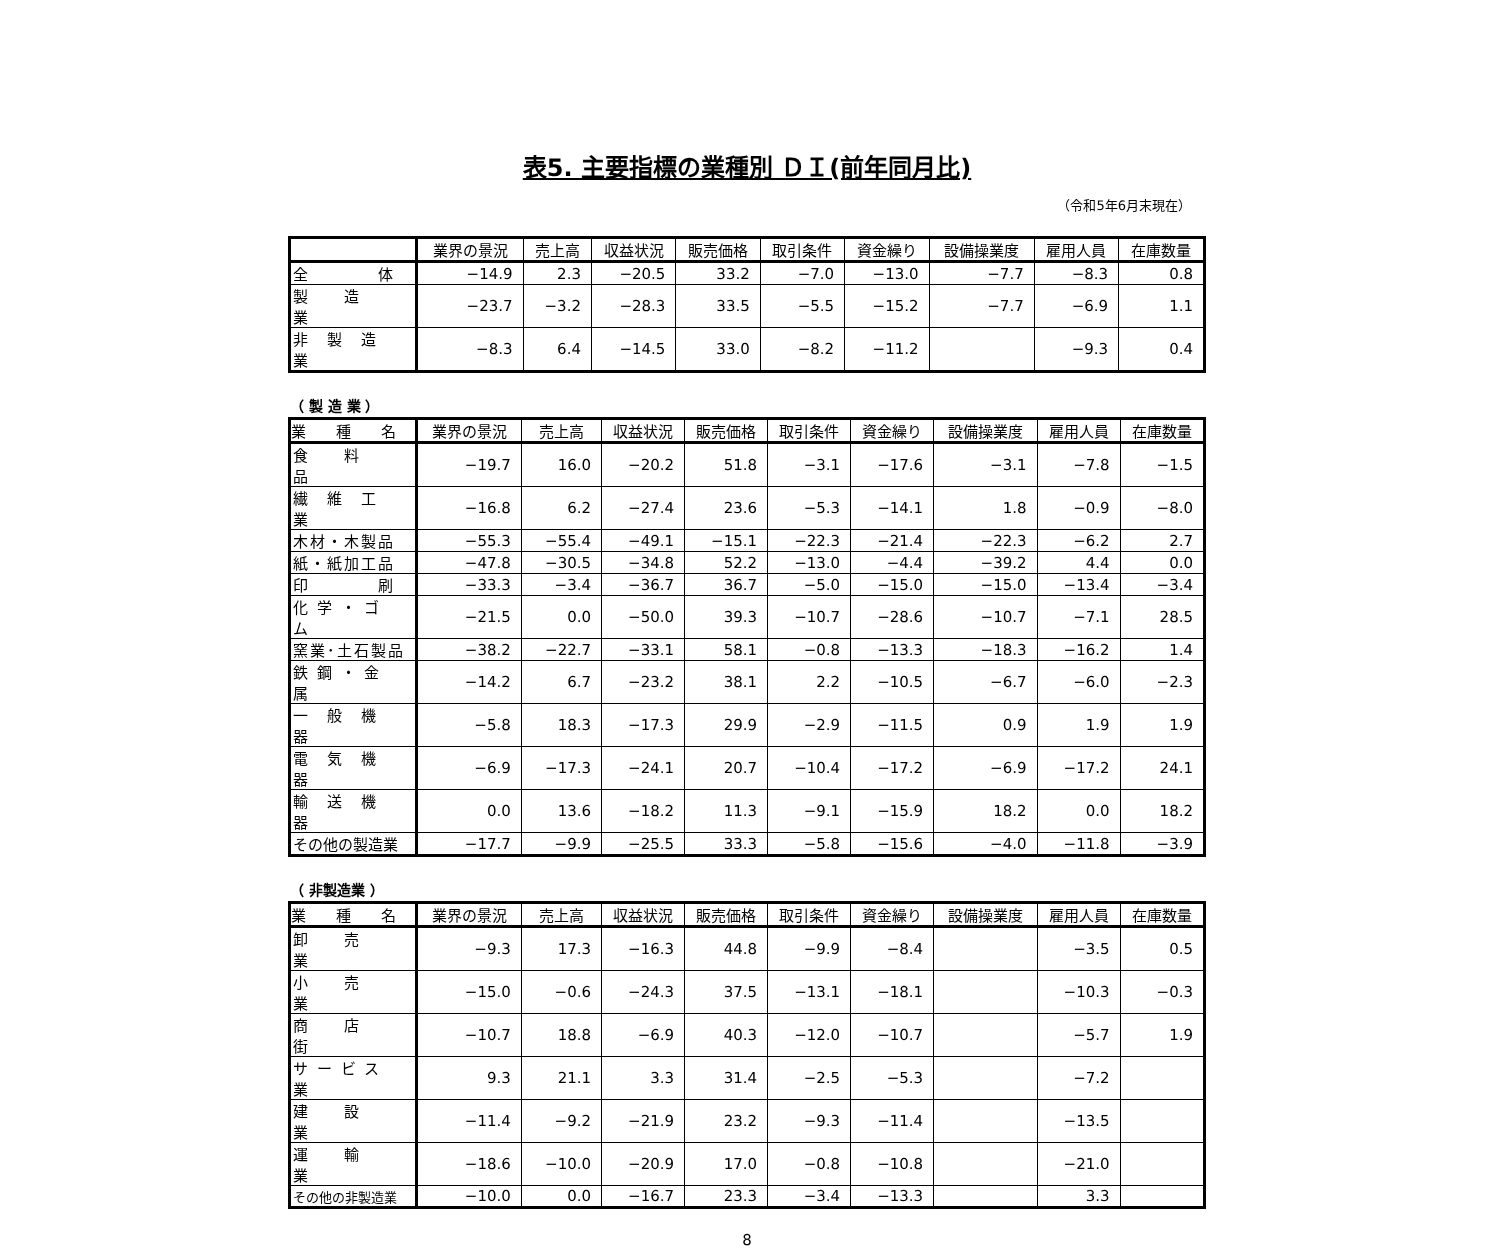表5. 主要指標の業種別 ＤＩ(前年同月比)
（令和5年6月末現在）
| | 業界の景況 | 売上高 | 収益状況 | 販売価格 | 取引条件 | 資金繰り | 設備操業度 | 雇用人員 | 在庫数量 |
| --- | --- | --- | --- | --- | --- | --- | --- | --- | --- |
| 全 体 | −14.9 | 2.3 | −20.5 | 33.2 | −7.0 | −13.0 | −7.7 | −8.3 | 0.8 |
| 製 造 業 | −23.7 | −3.2 | −28.3 | 33.5 | −5.5 | −15.2 | −7.7 | −6.9 | 1.1 |
| 非 製 造 業 | −8.3 | 6.4 | −14.5 | 33.0 | −8.2 | −11.2 | | −9.3 | 0.4 |
（ 製 造 業 ）
| 業 種 名 | 業界の景況 | 売上高 | 収益状況 | 販売価格 | 取引条件 | 資金繰り | 設備操業度 | 雇用人員 | 在庫数量 |
| --- | --- | --- | --- | --- | --- | --- | --- | --- | --- |
| 食 料 品 | −19.7 | 16.0 | −20.2 | 51.8 | −3.1 | −17.6 | −3.1 | −7.8 | −1.5 |
| 繊 維 工 業 | −16.8 | 6.2 | −27.4 | 23.6 | −5.3 | −14.1 | 1.8 | −0.9 | −8.0 |
| 木材・木製品 | −55.3 | −55.4 | −49.1 | −15.1 | −22.3 | −21.4 | −22.3 | −6.2 | 2.7 |
| 紙・紙加工品 | −47.8 | −30.5 | −34.8 | 52.2 | −13.0 | −4.4 | −39.2 | 4.4 | 0.0 |
| 印 刷 | −33.3 | −3.4 | −36.7 | 36.7 | −5.0 | −15.0 | −15.0 | −13.4 | −3.4 |
| 化 学 ・ ゴ ム | −21.5 | 0.0 | −50.0 | 39.3 | −10.7 | −28.6 | −10.7 | −7.1 | 28.5 |
| 窯業･土石製品 | −38.2 | −22.7 | −33.1 | 58.1 | −0.8 | −13.3 | −18.3 | −16.2 | 1.4 |
| 鉄 鋼 ・ 金 属 | −14.2 | 6.7 | −23.2 | 38.1 | 2.2 | −10.5 | −6.7 | −6.0 | −2.3 |
| 一 般 機 器 | −5.8 | 18.3 | −17.3 | 29.9 | −2.9 | −11.5 | 0.9 | 1.9 | 1.9 |
| 電 気 機 器 | −6.9 | −17.3 | −24.1 | 20.7 | −10.4 | −17.2 | −6.9 | −17.2 | 24.1 |
| 輸 送 機 器 | 0.0 | 13.6 | −18.2 | 11.3 | −9.1 | −15.9 | 18.2 | 0.0 | 18.2 |
| その他の製造業 | −17.7 | −9.9 | −25.5 | 33.3 | −5.8 | −15.6 | −4.0 | −11.8 | −3.9 |
（ 非製造業 ）
| 業 種 名 | 業界の景況 | 売上高 | 収益状況 | 販売価格 | 取引条件 | 資金繰り | 設備操業度 | 雇用人員 | 在庫数量 |
| --- | --- | --- | --- | --- | --- | --- | --- | --- | --- |
| 卸 売 業 | −9.3 | 17.3 | −16.3 | 44.8 | −9.9 | −8.4 | | −3.5 | 0.5 |
| 小 売 業 | −15.0 | −0.6 | −24.3 | 37.5 | −13.1 | −18.1 | | −10.3 | −0.3 |
| 商 店 街 | −10.7 | 18.8 | −6.9 | 40.3 | −12.0 | −10.7 | | −5.7 | 1.9 |
| サ ー ビ ス 業 | 9.3 | 21.1 | 3.3 | 31.4 | −2.5 | −5.3 | | −7.2 | |
| 建 設 業 | −11.4 | −9.2 | −21.9 | 23.2 | −9.3 | −11.4 | | −13.5 | |
| 運 輸 業 | −18.6 | −10.0 | −20.9 | 17.0 | −0.8 | −10.8 | | −21.0 | |
| その他の非製造業 | −10.0 | 0.0 | −16.7 | 23.3 | −3.4 | −13.3 | | 3.3 | |
8